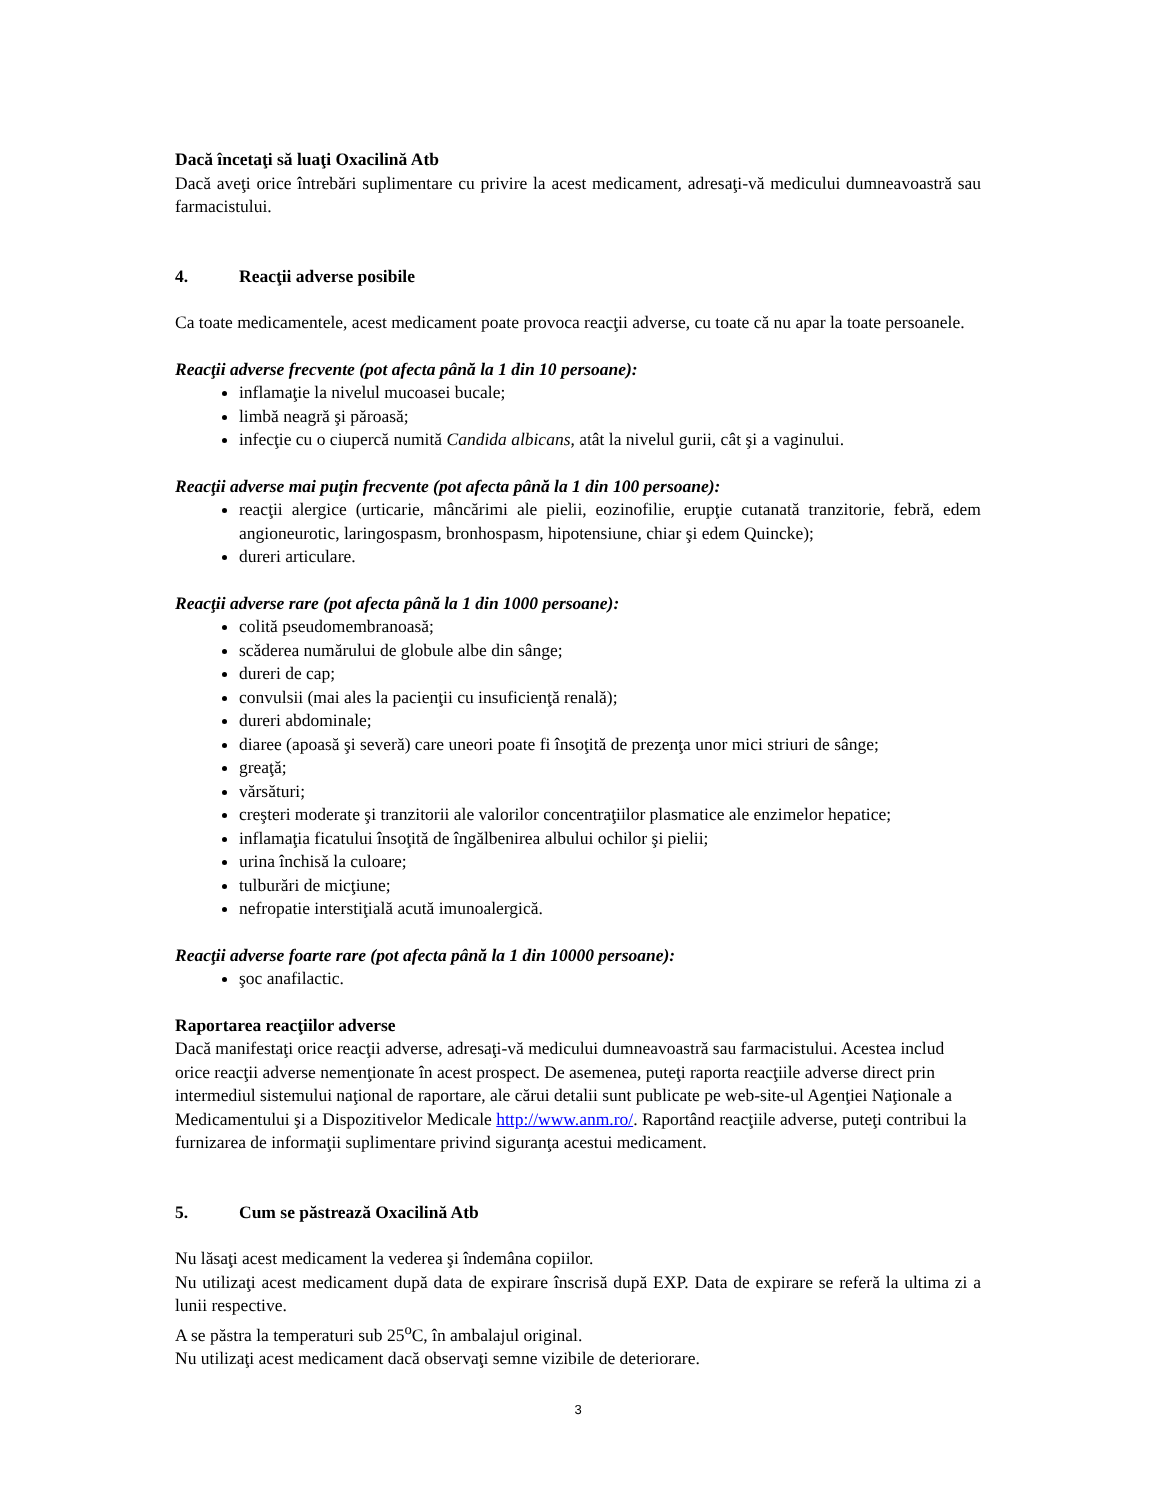Dacă încetaţi să luaţi Oxacilină Atb
Dacă aveţi orice întrebări suplimentare cu privire la acest medicament, adresaţi-vă medicului dumneavoastră sau farmacistului.
4. Reacţii adverse posibile
Ca toate medicamentele, acest medicament poate provoca reacţii adverse, cu toate că nu apar la toate persoanele.
Reacţii adverse frecvente (pot afecta până la 1 din 10 persoane):
inflamaţie la nivelul mucoasei bucale;
limbă neagră şi păroasă;
infecţie cu o ciupercă numită Candida albicans, atât la nivelul gurii, cât şi a vaginului.
Reacţii adverse mai puţin frecvente (pot afecta până la 1 din 100 persoane):
reacţii alergice (urticarie, mâncărimi ale pielii, eozinofilie, erupţie cutanată tranzitorie, febră, edem angioneurotic, laringospasm, bronhospasm, hipotensiune, chiar şi edem Quincke);
dureri articulare.
Reacţii adverse rare (pot afecta până la 1 din 1000 persoane):
colită pseudomembranoasă;
scăderea numărului de globule albe din sânge;
dureri de cap;
convulsii (mai ales la pacienţii cu insuficienţă renală);
dureri abdominale;
diaree (apoasă şi severă) care uneori poate fi însoţită de prezenţa unor mici striuri de sânge;
greaţă;
vărsături;
creşteri moderate şi tranzitorii ale valorilor concentraţiilor plasmatice ale enzimelor hepatice;
inflamaţia ficatului însoţită de îngălbenirea albului ochilor şi pielii;
urina închisă la culoare;
tulburări de micţiune;
nefropatie interstiţială acută imunoalergică.
Reacţii adverse foarte rare (pot afecta până la 1 din 10000 persoane):
şoc anafilactic.
Raportarea reacţiilor adverse
Dacă manifestaţi orice reacţii adverse, adresaţi-vă medicului dumneavoastră sau farmacistului. Acestea includ orice reacţii adverse nemenţionate în acest prospect. De asemenea, puteţi raporta reacţiile adverse direct prin intermediul sistemului naţional de raportare, ale cărui detalii sunt publicate pe web-site-ul Agenţiei Naţionale a Medicamentului şi a Dispozitivelor Medicale http://www.anm.ro/. Raportând reacţiile adverse, puteţi contribui la furnizarea de informaţii suplimentare privind siguranţa acestui medicament.
5. Cum se păstrează Oxacilină Atb
Nu lăsaţi acest medicament la vederea şi îndemâna copiilor.
Nu utilizaţi acest medicament după data de expirare înscrisă după EXP. Data de expirare se referă la ultima zi a lunii respective.
A se păstra la temperaturi sub 25<sup>o</sup>C, în ambalajul original.
Nu utilizaţi acest medicament dacă observaţi semne vizibile de deteriorare.
3